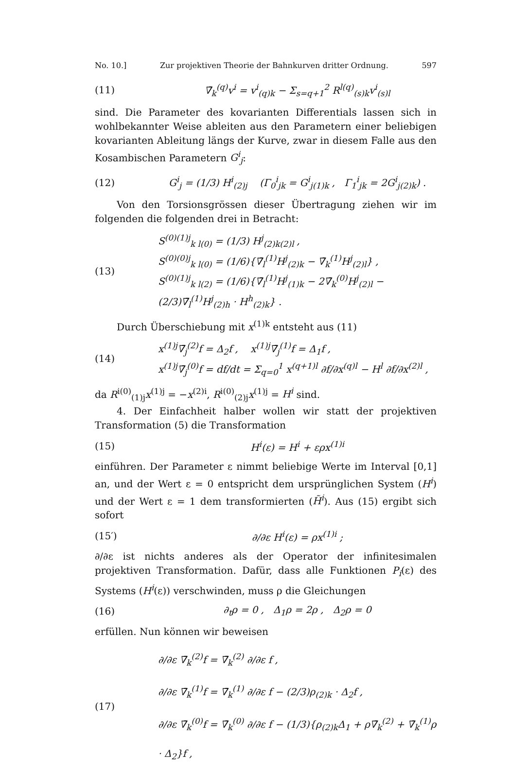No. 10.] Zur projektiven Theorie der Bahnkurven dritter Ordnung. 597
(11) ∇̄<sub>k</sub><sup>(q)</sup>v<sup>i</sup> = v<sup>i</sup><sub>(q)k</sub> − Σ<sub>s=q+1</sub><sup>2</sup> R<sup>l(q)</sup><sub>(s)k</sub>v<sup>i</sup><sub>(s)l</sub>
sind. Die Parameter des kovarianten Differentials lassen sich in wohlbekannter Weise ableiten aus den Parametern einer beliebigen kovarianten Ableitung längs der Kurve, zwar in diesem Falle aus den Kosambischen Parametern G<sup>i</sup><sub>j</sub>:
(12) G<sup>i</sup><sub>j</sub> = (1/3) H<sup>i</sup><sub>(2)j</sub> (Γ<sub>0</sub><sup>i</sup><sub>jk</sub> = G<sup>i</sup><sub>j(1)k</sub> , Γ<sub>1</sub><sup>i</sup><sub>jk</sub> = 2G<sup>i</sup><sub>j(2)k</sub>) .
Von den Torsionsgrössen dieser Übertragung ziehen wir im folgenden die folgenden drei in Betracht:
(13) S<sup>(0)(1)j</sup><sub>k l(0)</sub> = (1/3) H<sup>j</sup><sub>(2)k(2)l</sub> ,
S<sup>(0)(0)j</sup><sub>k l(0)</sub> = (1/6){∇̄<sub>l</sub><sup>(1)</sup>H<sup>j</sup><sub>(2)k</sub> − ∇̄<sub>k</sub><sup>(1)</sup>H<sup>j</sup><sub>(2)l</sub>} ,
S<sup>(0)(1)j</sup><sub>k l(2)</sub> = (1/6){∇̄<sub>l</sub><sup>(1)</sup>H<sup>j</sup><sub>(1)k</sub> − 2∇̄<sub>k</sub><sup>(0)</sup>H<sup>j</sup><sub>(2)l</sub> − (2/3)∇̄<sub>l</sub><sup>(1)</sup>H<sup>j</sup><sub>(2)h</sub> · H<sup>h</sup><sub>(2)k</sub>} .
Durch Überschiebung mit x<sup>(1)k</sup> entsteht aus (11)
(14) x<sup>(1)j</sup>∇̄<sub>j</sub><sup>(2)</sup>f = Δ<sub>2</sub>f , x<sup>(1)j</sup>∇̄<sub>j</sub><sup>(1)</sup>f = Δ<sub>1</sub>f ,
x<sup>(1)j</sup>∇̄<sub>j</sub><sup>(0)</sup>f = df/dt = Σ<sub>q=0</sub><sup>1</sup> x<sup>(q+1)l</sup> ∂f/∂x<sup>(q)l</sup> − H<sup>l</sup> ∂f/∂x<sup>(2)l</sup> ,
da R<sup>i(0)</sup><sub>(1)j</sub>x<sup>(1)j</sup> = −x<sup>(2)i</sup>, R<sup>i(0)</sup><sub>(2)j</sub>x<sup>(1)j</sup> = H<sup>i</sup> sind.
4. Der Einfachheit halber wollen wir statt der projektiven Transformation (5) die Transformation
(15) H<sup>i</sup>(ε) = H<sup>i</sup> + ερx<sup>(1)i</sup>
einführen. Der Parameter ε nimmt beliebige Werte im Interval [0,1] an, und der Wert ε = 0 entspricht dem ursprünglichen System (H<sup>i</sup>) und der Wert ε = 1 dem transformierten (H̃<sup>i</sup>). Aus (15) ergibt sich sofort
(15′) ∂/∂ε H<sup>i</sup>(ε) = ρx<sup>(1)i</sup> ;
∂/∂ε ist nichts anderes als der Operator der infinitesimalen projektiven Transformation. Dafür, dass alle Funktionen P<sub>i</sub>(ε) des Systems (H<sup>i</sup>(ε)) verschwinden, muss ρ die Gleichungen
(16) ∂<sub>t</sub>ρ = 0 , Δ<sub>1</sub>ρ = 2ρ , Δ<sub>2</sub>ρ = 0
erfüllen. Nun können wir beweisen
(17) ∂/∂ε ∇̄<sub>k</sub><sup>(2)</sup>f = ∇̄<sub>k</sub><sup>(2)</sup> ∂/∂ε f ,
∂/∂ε ∇̄<sub>k</sub><sup>(1)</sup>f = ∇̄<sub>k</sub><sup>(1)</sup> ∂/∂ε f − (2/3)ρ<sub>(2)k</sub> · Δ<sub>2</sub>f ,
∂/∂ε ∇̄<sub>k</sub><sup>(0)</sup>f = ∇̄<sub>k</sub><sup>(0)</sup> ∂/∂ε f − (1/3){ρ<sub>(2)k</sub>Δ<sub>1</sub> + ρ∇̄<sub>k</sub><sup>(2)</sup> + ∇̄<sub>k</sub><sup>(1)</sup>ρ · Δ<sub>2</sub>}f ,